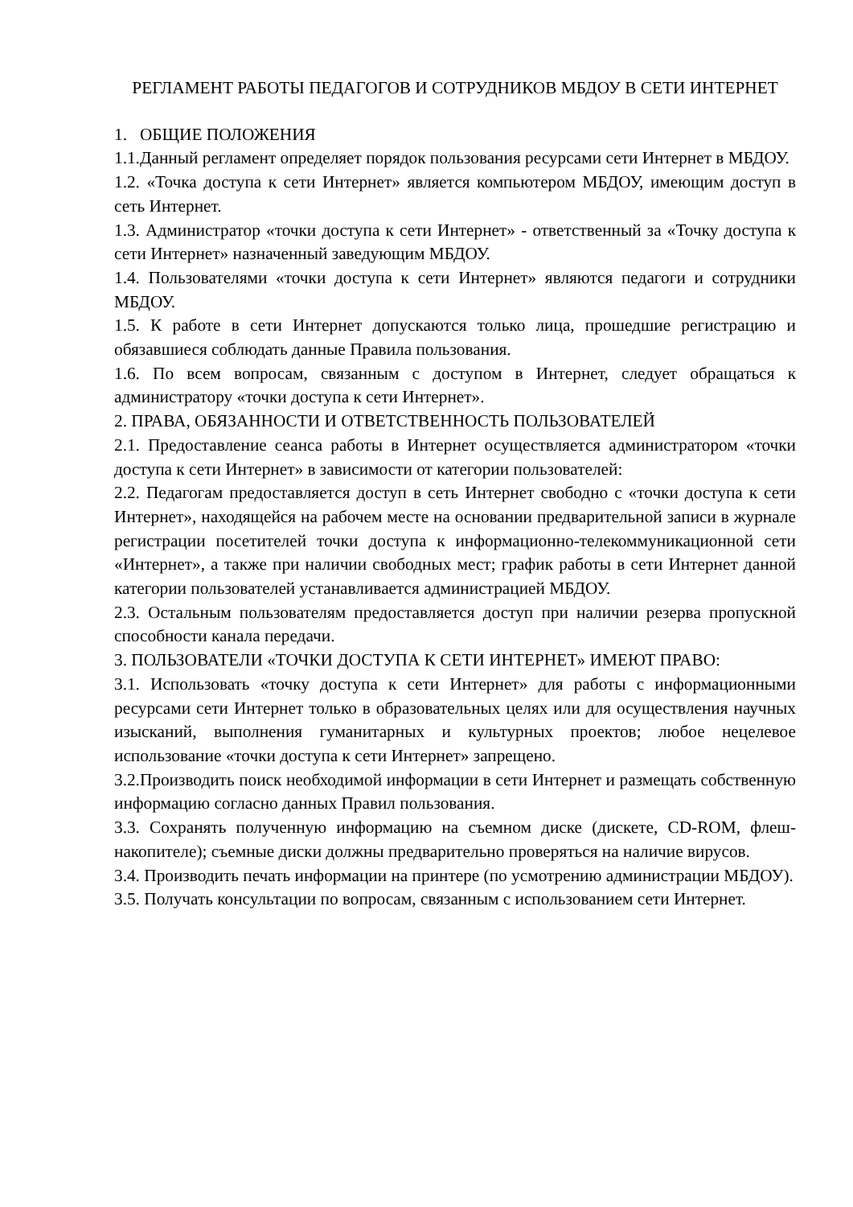РЕГЛАМЕНТ РАБОТЫ ПЕДАГОГОВ И СОТРУДНИКОВ МБДОУ В СЕТИ ИНТЕРНЕТ
1. ОБЩИЕ ПОЛОЖЕНИЯ
1.1.Данный регламент определяет порядок пользования ресурсами сети Интернет в МБДОУ.
1.2. «Точка доступа к сети Интернет» является компьютером МБДОУ, имеющим доступ в сеть Интернет.
1.3. Администратор «точки доступа к сети Интернет» - ответственный за «Точку доступа к сети Интернет» назначенный заведующим МБДОУ.
1.4. Пользователями «точки доступа к сети Интернет» являются педагоги и сотрудники МБДОУ.
1.5. К работе в сети Интернет допускаются только лица, прошедшие регистрацию и обязавшиеся соблюдать данные Правила пользования.
1.6. По всем вопросам, связанным с доступом в Интернет, следует обращаться к администратору «точки доступа к сети Интернет».
2. ПРАВА, ОБЯЗАННОСТИ И ОТВЕТСТВЕННОСТЬ ПОЛЬЗОВАТЕЛЕЙ
2.1. Предоставление сеанса работы в Интернет осуществляется администратором «точки доступа к сети Интернет» в зависимости от категории пользователей:
2.2. Педагогам предоставляется доступ в сеть Интернет свободно с «точки доступа к сети Интернет», находящейся на рабочем месте на основании предварительной записи в журнале регистрации посетителей точки доступа к информационно-телекоммуникационной сети «Интернет», а также при наличии свободных мест; график работы в сети Интернет данной категории пользователей устанавливается администрацией МБДОУ.
2.3. Остальным пользователям предоставляется доступ при наличии резерва пропускной способности канала передачи.
3. ПОЛЬЗОВАТЕЛИ «ТОЧКИ ДОСТУПА К СЕТИ ИНТЕРНЕТ» ИМЕЮТ ПРАВО:
3.1. Использовать «точку доступа к сети Интернет» для работы с информационными ресурсами сети Интернет только в образовательных целях или для осуществления научных изысканий, выполнения гуманитарных и культурных проектов; любое нецелевое использование «точки доступа к сети Интернет» запрещено.
3.2.Производить поиск необходимой информации в сети Интернет и размещать собственную информацию согласно данных Правил пользования.
3.3. Сохранять полученную информацию на съемном диске (дискете, CD-ROM, флеш- накопителе); съемные диски должны предварительно проверяться на наличие вирусов.
3.4. Производить печать информации на принтере (по усмотрению администрации МБДОУ).
3.5. Получать консультации по вопросам, связанным с использованием сети Интернет.